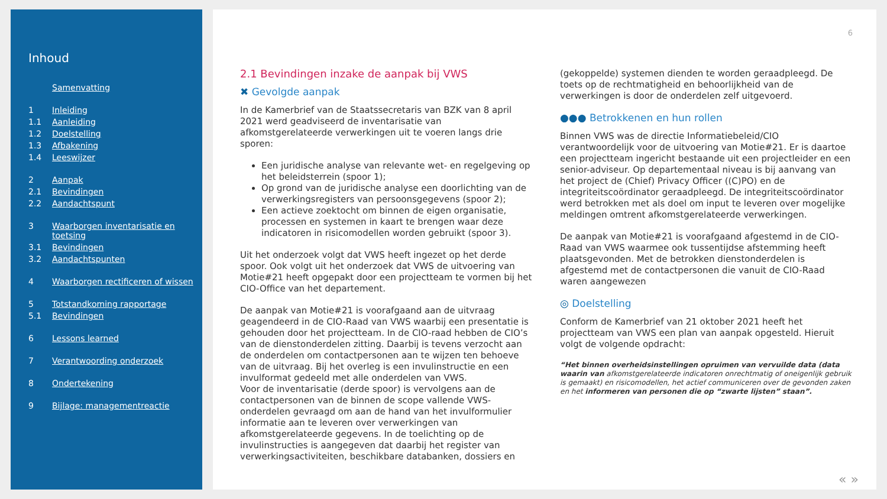Inhoud
Samenvatting
1 Inleiding
1.1 Aanleiding
1.2 Doelstelling
1.3 Afbakening
1.4 Leeswijzer
2 Aanpak
2.1 Bevindingen
2.2 Aandachtspunt
3 Waarborgen inventarisatie en toetsing
3.1 Bevindingen
3.2 Aandachtspunten
4 Waarborgen rectificeren of wissen
5 Totstandkoming rapportage
5.1 Bevindingen
6 Lessons learned
7 Verantwoording onderzoek
8 Ondertekening
9 Bijlage: managementreactie
6
2.1 Bevindingen inzake de aanpak bij VWS
✖ Gevolgde aanpak
In de Kamerbrief van de Staatssecretaris van BZK van 8 april 2021 werd geadviseerd de inventarisatie van afkomstgerelateerde verwerkingen uit te voeren langs drie sporen:
Een juridische analyse van relevante wet- en regelgeving op het beleidsterrein (spoor 1);
Op grond van de juridische analyse een doorlichting van de verwerkingsregisters van persoonsgegevens (spoor 2);
Een actieve zoektocht om binnen de eigen organisatie, processen en systemen in kaart te brengen waar deze indicatoren in risicomodellen worden gebruikt (spoor 3).
Uit het onderzoek volgt dat VWS heeft ingezet op het derde spoor. Ook volgt uit het onderzoek dat VWS de uitvoering van Motie#21 heeft opgepakt door een projectteam te vormen bij het CIO-Office van het departement.
De aanpak van Motie#21 is voorafgaand aan de uitvraag geagendeerd in de CIO-Raad van VWS waarbij een presentatie is gehouden door het projectteam. In de CIO-raad hebben de CIO’s van de dienstonderdelen zitting. Daarbij is tevens verzocht aan de onderdelen om contactpersonen aan te wijzen ten behoeve van de uitvraag. Bij het overleg is een invulinstructie en een invulformat gedeeld met alle onderdelen van VWS.
Voor de inventarisatie (derde spoor) is vervolgens aan de contactpersonen van de binnen de scope vallende VWS-onderdelen gevraagd om aan de hand van het invulformulier informatie aan te leveren over verwerkingen van afkomstgerelateerde gegevens. In de toelichting op de invulinstructies is aangegeven dat daarbij het register van verwerkingsactiviteiten, beschikbare databanken, dossiers en
(gekoppelde) systemen dienden te worden geraadpleegd. De toets op de rechtmatigheid en behoorlijkheid van de verwerkingen is door de onderdelen zelf uitgevoerd.
●●● Betrokkenen en hun rollen
Binnen VWS was de directie Informatiebeleid/CIO verantwoordelijk voor de uitvoering van Motie#21. Er is daartoe een projectteam ingericht bestaande uit een projectleider en een senior-adviseur. Op departementaal niveau is bij aanvang van het project de (Chief) Privacy Officer ((C)PO) en de integriteitscoördinator geraadpleegd. De integriteitscoördinator werd betrokken met als doel om input te leveren over mogelijke meldingen omtrent afkomstgerelateerde verwerkingen.
De aanpak van Motie#21 is voorafgaand afgestemd in de CIO-Raad van VWS waarmee ook tussentijdse afstemming heeft plaatsgevonden. Met de betrokken dienstonderdelen is afgestemd met de contactpersonen die vanuit de CIO-Raad waren aangewezen
◎ Doelstelling
Conform de Kamerbrief van 21 oktober 2021 heeft het projectteam van VWS een plan van aanpak opgesteld. Hieruit volgt de volgende opdracht:
“Het binnen overheidsinstellingen opruimen van vervuilde data (data waarin van afkomstgerelateerde indicatoren onrechtmatig of oneigenlijk gebruik is gemaakt) en risicomodellen, het actief communiceren over de gevonden zaken en het informeren van personen die op “zwarte lijsten” staan”.
« »